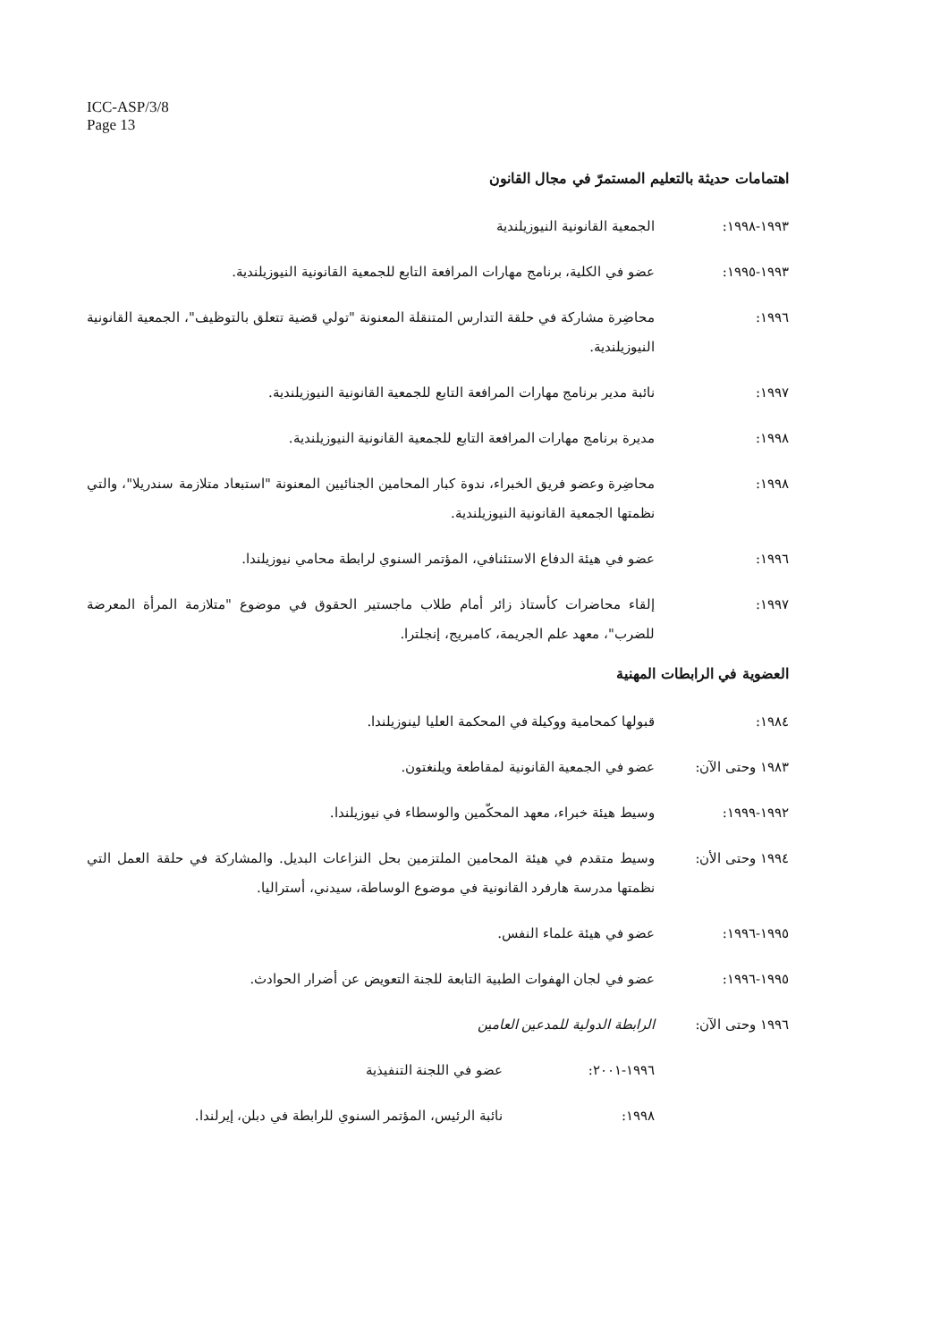ICC-ASP/3/8
Page 13
اهتمامات حديثة بالتعليم المستمرّ في مجال القانون
١٩٩٣-١٩٩٨: الجمعية القانونية النيوزيلندية
١٩٩٣-١٩٩٥: عضو في الكلية، برنامج مهارات المرافعة التابع للجمعية القانونية النيوزيلندية.
١٩٩٦: محاضِرة مشاركة في حلقة التدارس المتنقلة المعنونة "تولي قضية تتعلق بالتوظيف"، الجمعية القانونية النيوزيلندية.
١٩٩٧: نائبة مدير برنامج مهارات المرافعة التابع للجمعية القانونية النيوزيلندية.
١٩٩٨: مديرة برنامج مهارات المرافعة التابع للجمعية القانونية النيوزيلندية.
١٩٩٨: محاضِرة وعضو فريق الخبراء، ندوة كبار المحامين الجنائيين المعنونة "استبعاد متلازمة سندريلا"، والتي نظمتها الجمعية القانونية النيوزيلندية.
١٩٩٦: عضو في هيئة الدفاع الاستئنافي، المؤتمر السنوي لرابطة محامي نيوزيلندا.
١٩٩٧: إلقاء محاضرات كأستاذ زائر أمام طلاب ماجستير الحقوق في موضوع "متلازمة المرأة المعرضة للضرب"، معهد علم الجريمة، كامبريج، إنجلترا.
العضوية في الرابطات المهنية
١٩٨٤: قبولها كمحامية ووكيلة في المحكمة العليا لينوزيلندا.
١٩٨٣ وحتى الآن: عضو في الجمعية القانونية لمقاطعة ويلنغتون.
١٩٩٢-١٩٩٩: وسيط هيئة خبراء، معهد المحكّمين والوسطاء في نيوزيلندا.
١٩٩٤ وحتى الأن: وسيط متقدم في هيئة المحامين الملتزمين بحل النزاعات البديل. والمشاركة في حلقة العمل التي نظمتها مدرسة هارفرد القانونية في موضوع الوساطة، سيدني، أستراليا.
١٩٩٥-١٩٩٦: عضو في هيئة علماء النفس.
١٩٩٥-١٩٩٦: عضو في لجان الهفوات الطبية التابعة للجنة التعويض عن أضرار الحوادث.
١٩٩٦ وحتى الآن: الرابطة الدولية للمدعين العامين
١٩٩٦-٢٠٠١: عضو في اللجنة التنفيذية
١٩٩٨: نائبة الرئيس، المؤتمر السنوي للرابطة في دبلن، إيرلندا.